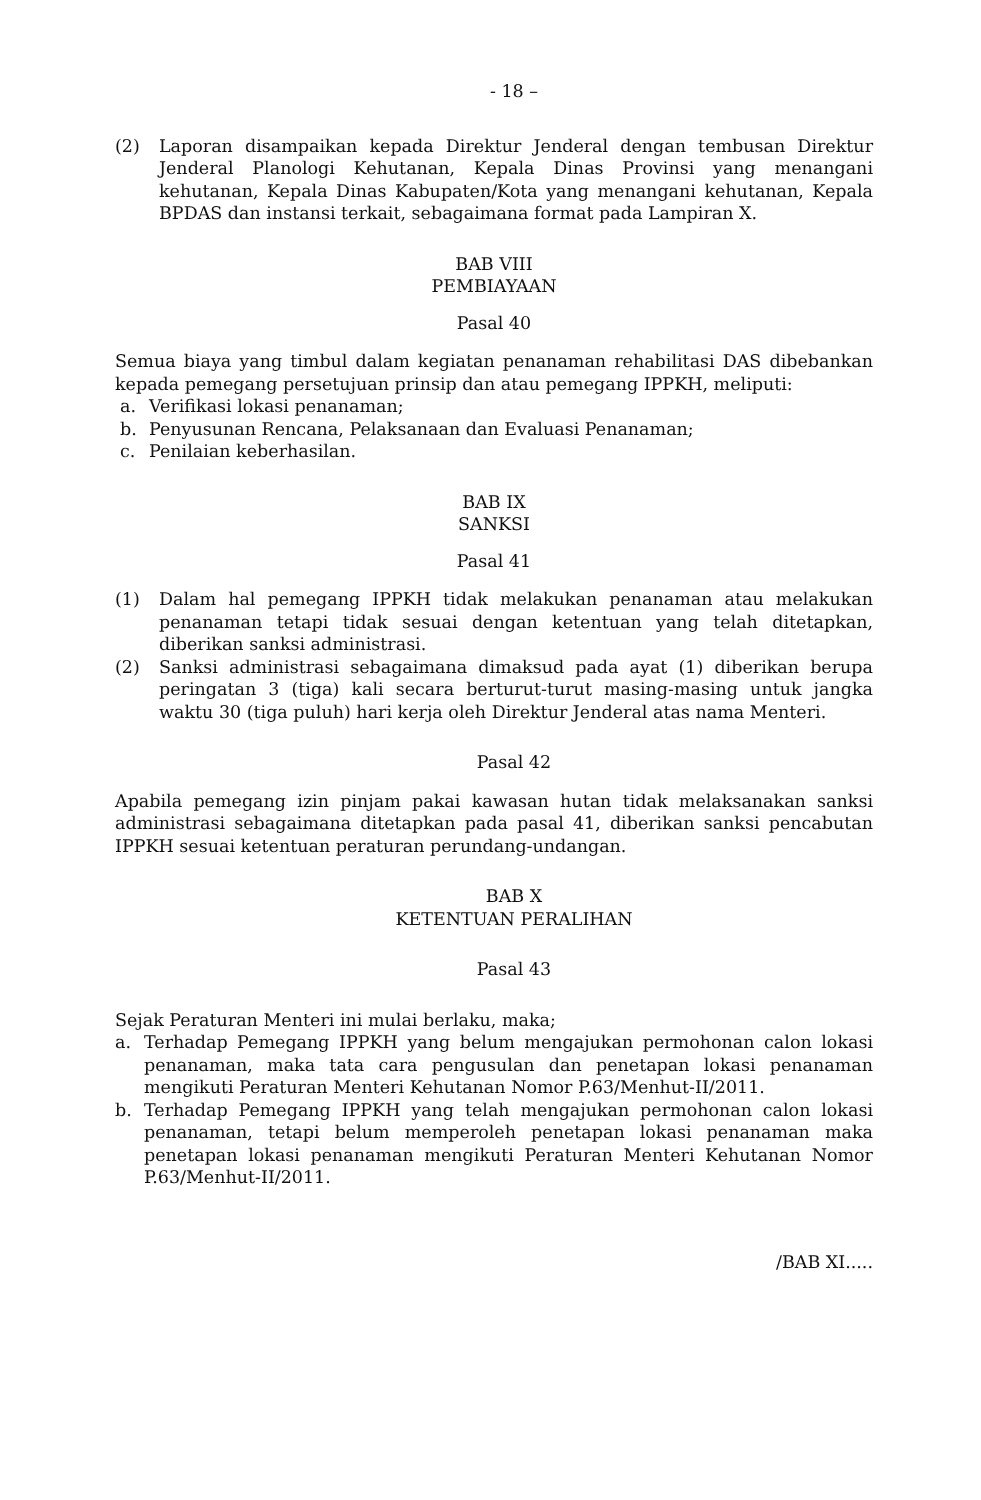- 18 –
(2) Laporan disampaikan kepada Direktur Jenderal dengan tembusan Direktur Jenderal Planologi Kehutanan, Kepala Dinas Provinsi yang menangani kehutanan, Kepala Dinas Kabupaten/Kota yang menangani kehutanan, Kepala BPDAS dan instansi terkait, sebagaimana format pada Lampiran X.
BAB VIII
PEMBIAYAAN
Pasal 40
Semua biaya yang timbul dalam kegiatan penanaman rehabilitasi DAS dibebankan kepada pemegang persetujuan prinsip dan atau pemegang IPPKH, meliputi:
a. Verifikasi lokasi penanaman;
b. Penyusunan Rencana, Pelaksanaan dan Evaluasi Penanaman;
c. Penilaian keberhasilan.
BAB IX
SANKSI
Pasal 41
(1) Dalam hal pemegang IPPKH tidak melakukan penanaman atau melakukan penanaman tetapi tidak sesuai dengan ketentuan yang telah ditetapkan, diberikan sanksi administrasi.
(2) Sanksi administrasi sebagaimana dimaksud pada ayat (1) diberikan berupa peringatan 3 (tiga) kali secara berturut-turut masing-masing untuk jangka waktu 30 (tiga puluh) hari kerja oleh Direktur Jenderal atas nama Menteri.
Pasal 42
Apabila pemegang izin pinjam pakai kawasan hutan tidak melaksanakan sanksi administrasi sebagaimana ditetapkan pada pasal 41, diberikan sanksi pencabutan IPPKH sesuai ketentuan peraturan perundang-undangan.
BAB X
KETENTUAN PERALIHAN
Pasal 43
Sejak Peraturan Menteri ini mulai berlaku, maka;
a. Terhadap Pemegang IPPKH yang belum mengajukan permohonan calon lokasi penanaman, maka tata cara pengusulan dan penetapan lokasi penanaman mengikuti Peraturan Menteri Kehutanan Nomor P.63/Menhut-II/2011.
b. Terhadap Pemegang IPPKH yang telah mengajukan permohonan calon lokasi penanaman, tetapi belum memperoleh penetapan lokasi penanaman maka penetapan lokasi penanaman mengikuti Peraturan Menteri Kehutanan Nomor P.63/Menhut-II/2011.
/BAB XI.....